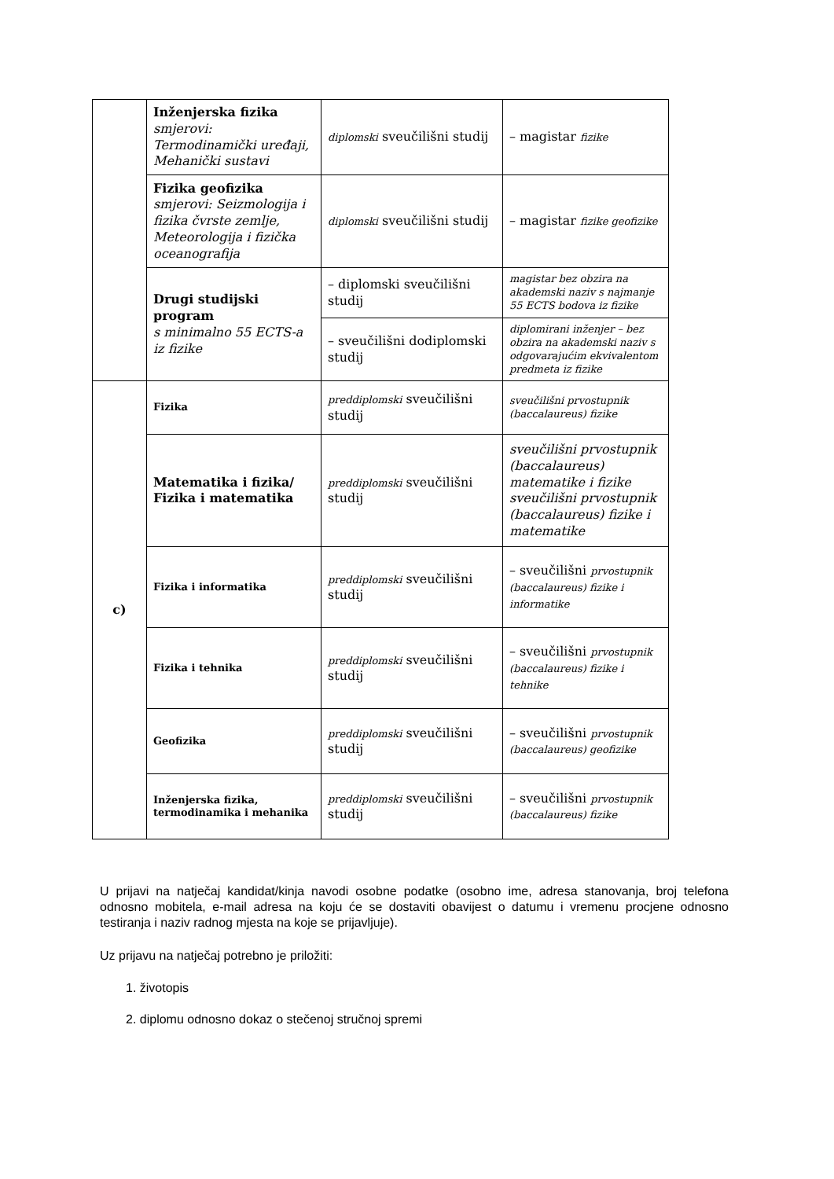| | Inženjerska fizika smjerovi: Termodinamički uređaji, Mehanički sustavi | diplomski sveučilišni studij | – magistar fizike |
| | Fizika geofizika smjerovi: Seizmologija i fizika čvrste zemlje, Meteorologija i fizička oceanografija | diplomski sveučilišni studij | – magistar fizike geofizike |
| | Drugi studijski program s minimalno 55 ECTS-a iz fizike | – diplomski sveučilišni studij | magistar bez obzira na akademski naziv s najmanje 55 ECTS bodova iz fizike |
| | | – sveučilišni dodiplomski studij | diplomirani inženjer – bez obzira na akademski naziv s odgovarajućim ekvivalentom predmeta iz fizike |
| c) | Fizika | preddiplomski sveučilišni studij | sveučilišni prvostupnik (baccalaureus) fizike |
| | Matematika i fizika/ Fizika i matematika | preddiplomski sveučilišni studij | sveučilišni prvostupnik (baccalaureus) matematike i fizike sveučilišni prvostupnik (baccalaureus) fizike i matematike |
| | Fizika i informatika | preddiplomski sveučilišni studij | – sveučilišni prvostupnik (baccalaureus) fizike i informatike |
| | Fizika i tehnika | preddiplomski sveučilišni studij | – sveučilišni prvostupnik (baccalaureus) fizike i tehnike |
| | Geofizika | preddiplomski sveučilišni studij | – sveučilišni prvostupnik (baccalaureus) geofizike |
| | Inženjerska fizika, termodinamika i mehanika | preddiplomski sveučilišni studij | – sveučilišni prvostupnik (baccalaureus) fizike |
U prijavi na natječaj kandidat/kinja navodi osobne podatke (osobno ime, adresa stanovanja, broj telefona odnosno mobitela, e-mail adresa na koju će se dostaviti obavijest o datumu i vremenu procjene odnosno testiranja i naziv radnog mjesta na koje se prijavljuje).
Uz prijavu na natječaj potrebno je priložiti:
1. životopis
2. diplomu odnosno dokaz o stečenoj stručnoj spremi